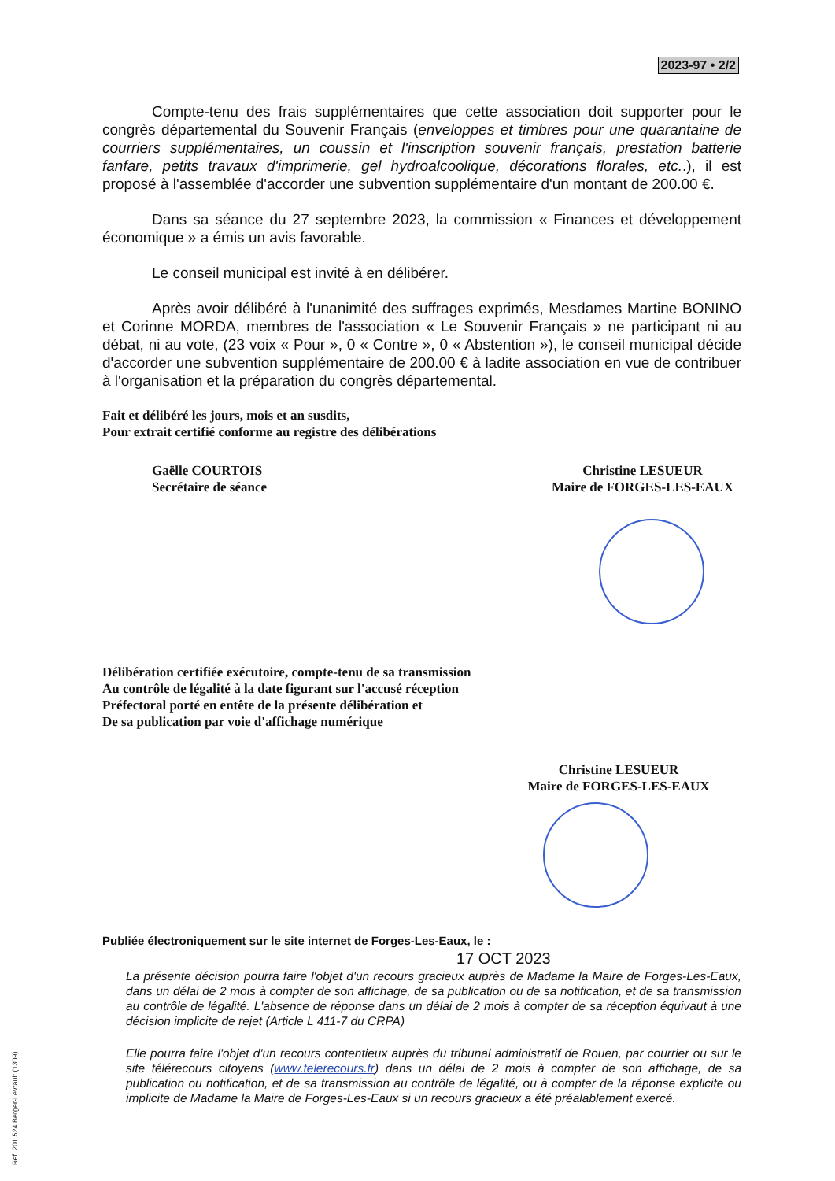2023-97 • 2/2
Compte-tenu des frais supplémentaires que cette association doit supporter pour le congrès départemental du Souvenir Français (enveloppes et timbres pour une quarantaine de courriers supplémentaires, un coussin et l'inscription souvenir français, prestation batterie fanfare, petits travaux d'imprimerie, gel hydroalcoolique, décorations florales, etc..), il est proposé à l'assemblée d'accorder une subvention supplémentaire d'un montant de 200.00 €.
Dans sa séance du 27 septembre 2023, la commission « Finances et développement économique » a émis un avis favorable.
Le conseil municipal est invité à en délibérer.
Après avoir délibéré à l'unanimité des suffrages exprimés, Mesdames Martine BONINO et Corinne MORDA, membres de l'association « Le Souvenir Français » ne participant ni au débat, ni au vote, (23 voix « Pour », 0 « Contre », 0 « Abstention »), le conseil municipal décide d'accorder une subvention supplémentaire de 200.00 € à ladite association en vue de contribuer à l'organisation et la préparation du congrès départemental.
Fait et délibéré les jours, mois et an susdits,
Pour extrait certifié conforme au registre des délibérations
Gaëlle COURTOIS
Secrétaire de séance
Christine LESUEUR
Maire de FORGES-LES-EAUX
Délibération certifiée exécutoire, compte-tenu de sa transmission
Au contrôle de légalité à la date figurant sur l'accusé réception
Préfectoral porté en entête de la présente délibération et
De sa publication par voie d'affichage numérique
Christine LESUEUR
Maire de FORGES-LES-EAUX
Publiée électroniquement sur le site internet de Forges-Les-Eaux, le :
17 OCT 2023
La présente décision pourra faire l'objet d'un recours gracieux auprès de Madame la Maire de Forges-Les-Eaux, dans un délai de 2 mois à compter de son affichage, de sa publication ou de sa notification, et de sa transmission au contrôle de légalité. L'absence de réponse dans un délai de 2 mois à compter de sa réception équivaut à une décision implicite de rejet (Article L 411-7 du CRPA)
Elle pourra faire l'objet d'un recours contentieux auprès du tribunal administratif de Rouen, par courrier ou sur le site télérecours citoyens (www.telerecours.fr) dans un délai de 2 mois à compter de son affichage, de sa publication ou notification, et de sa transmission au contrôle de légalité, ou à compter de la réponse explicite ou implicite de Madame la Maire de Forges-Les-Eaux si un recours gracieux a été préalablement exercé.
Ref. 201 524 Berger-Levrault (1309)